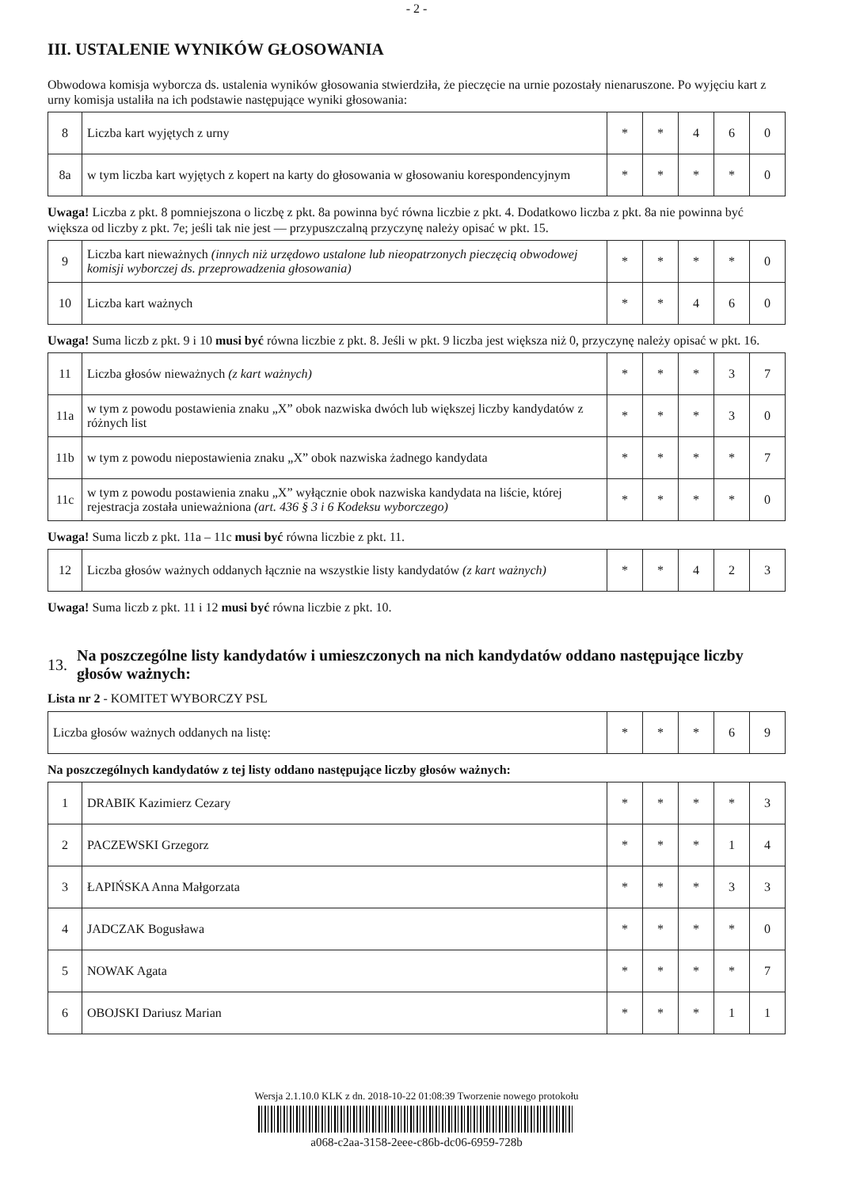- 2 -
III. USTALENIE WYNIKÓW GŁOSOWANIA
Obwodowa komisja wyborcza ds. ustalenia wyników głosowania stwierdziła, że pieczęcie na urnie pozostały nienaruszone. Po wyjęciu kart z urny komisja ustaliła na ich podstawie następujące wyniki głosowania:
| 8 | Liczba kart wyjętych z urny | * | * | 4 | 6 | 0 |
| 8a | w tym liczba kart wyjętych z kopert na karty do głosowania w głosowaniu korespondencyjnym | * | * | * | * | 0 |
Uwaga! Liczba z pkt. 8 pomniejszona o liczbę z pkt. 8a powinna być równa liczbie z pkt. 4. Dodatkowo liczba z pkt. 8a nie powinna być większa od liczby z pkt. 7e; jeśli tak nie jest — przypuszczalną przyczynę należy opisać w pkt. 15.
| 9 | Liczba kart nieważnych (innych niż urzędowo ustalone lub nieopatrzonych pieczęcią obwodowej komisji wyborczej ds. przeprowadzenia głosowania) | * | * | * | * | 0 |
| 10 | Liczba kart ważnych | * | * | 4 | 6 | 0 |
Uwaga! Suma liczb z pkt. 9 i 10 musi być równa liczbie z pkt. 8. Jeśli w pkt. 9 liczba jest większa niż 0, przyczynę należy opisać w pkt. 16.
| 11 | Liczba głosów nieważnych (z kart ważnych) | * | * | * | 3 | 7 |
| 11a | w tym z powodu postawienia znaku „X” obok nazwiska dwóch lub większej liczby kandydatów z różnych list | * | * | * | 3 | 0 |
| 11b | w tym z powodu niepostawienia znaku „X” obok nazwiska żadnego kandydata | * | * | * | * | 7 |
| 11c | w tym z powodu postawienia znaku „X” wyłącznie obok nazwiska kandydata na liście, której rejestracja została unieważniona (art. 436 § 3 i 6 Kodeksu wyborczego) | * | * | * | * | 0 |
Uwaga! Suma liczb z pkt. 11a – 11c musi być równa liczbie z pkt. 11.
| 12 | Liczba głosów ważnych oddanych łącznie na wszystkie listy kandydatów (z kart ważnych) | * | * | 4 | 2 | 3 |
Uwaga! Suma liczb z pkt. 11 i 12 musi być równa liczbie z pkt. 10.
13. Na poszczególne listy kandydatów i umieszczonych na nich kandydatów oddano następujące liczby głosów ważnych:
Lista nr 2 - KOMITET WYBORCZY PSL
| Liczba głosów ważnych oddanych na listę: | * | * | * | 6 | 9 |
Na poszczególnych kandydatów z tej listy oddano następujące liczby głosów ważnych:
| 1 | DRABIK Kazimierz Cezary | * | * | * | * | 3 |
| 2 | PACZEWSKI Grzegorz | * | * | * | 1 | 4 |
| 3 | ŁAPIŃSKA Anna Małgorzata | * | * | * | 3 | 3 |
| 4 | JADCZAK Bogusława | * | * | * | * | 0 |
| 5 | NOWAK Agata | * | * | * | * | 7 |
| 6 | OBOJSKI Dariusz Marian | * | * | * | 1 | 1 |
Wersja 2.1.10.0 KLK z dn. 2018-10-22 01:08:39 Tworzenie nowego protokołu
a068-c2aa-3158-2eee-c86b-dc06-6959-728b